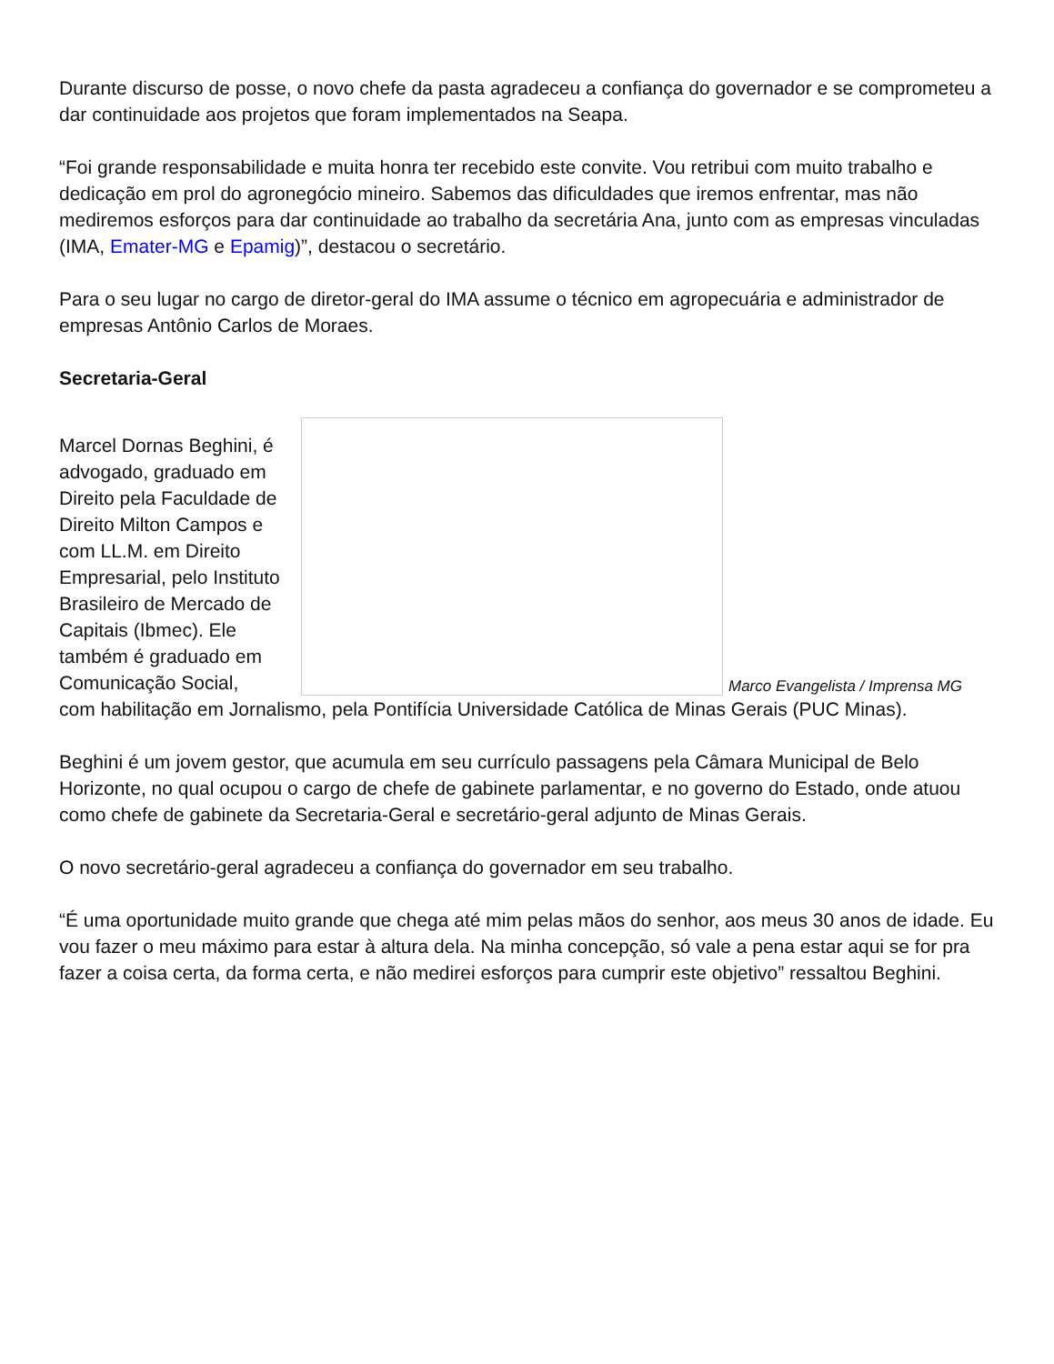Durante discurso de posse, o novo chefe da pasta agradeceu a confiança do governador e se comprometeu a dar continuidade aos projetos que foram implementados na Seapa.
“Foi grande responsabilidade e muita honra ter recebido este convite. Vou retribui com muito trabalho e dedicação em prol do agronegócio mineiro. Sabemos das dificuldades que iremos enfrentar, mas não mediremos esforços para dar continuidade ao trabalho da secretária Ana, junto com as empresas vinculadas (IMA, Emater-MG e Epamig)”, destacou o secretário.
Para o seu lugar no cargo de diretor-geral do IMA assume o técnico em agropecuária e administrador de empresas Antônio Carlos de Moraes.
Secretaria-Geral
Marcel Dornas Beghini, é advogado, graduado em Direito pela Faculdade de Direito Milton Campos e com LL.M. em Direito Empresarial, pelo Instituto Brasileiro de Mercado de Capitais (Ibmec). Ele também é graduado em Comunicação Social,
Marco Evangelista / Imprensa MG
com habilitação em Jornalismo, pela Pontifícia Universidade Católica de Minas Gerais (PUC Minas).
Beghini é um jovem gestor, que acumula em seu currículo passagens pela Câmara Municipal de Belo Horizonte, no qual ocupou o cargo de chefe de gabinete parlamentar, e no governo do Estado, onde atuou como chefe de gabinete da Secretaria-Geral e secretário-geral adjunto de Minas Gerais.
O novo secretário-geral agradeceu a confiança do governador em seu trabalho.
“É uma oportunidade muito grande que chega até mim pelas mãos do senhor, aos meus 30 anos de idade. Eu vou fazer o meu máximo para estar à altura dela. Na minha concepção, só vale a pena estar aqui se for pra fazer a coisa certa, da forma certa, e não medirei esforços para cumprir este objetivo” ressaltou Beghini.